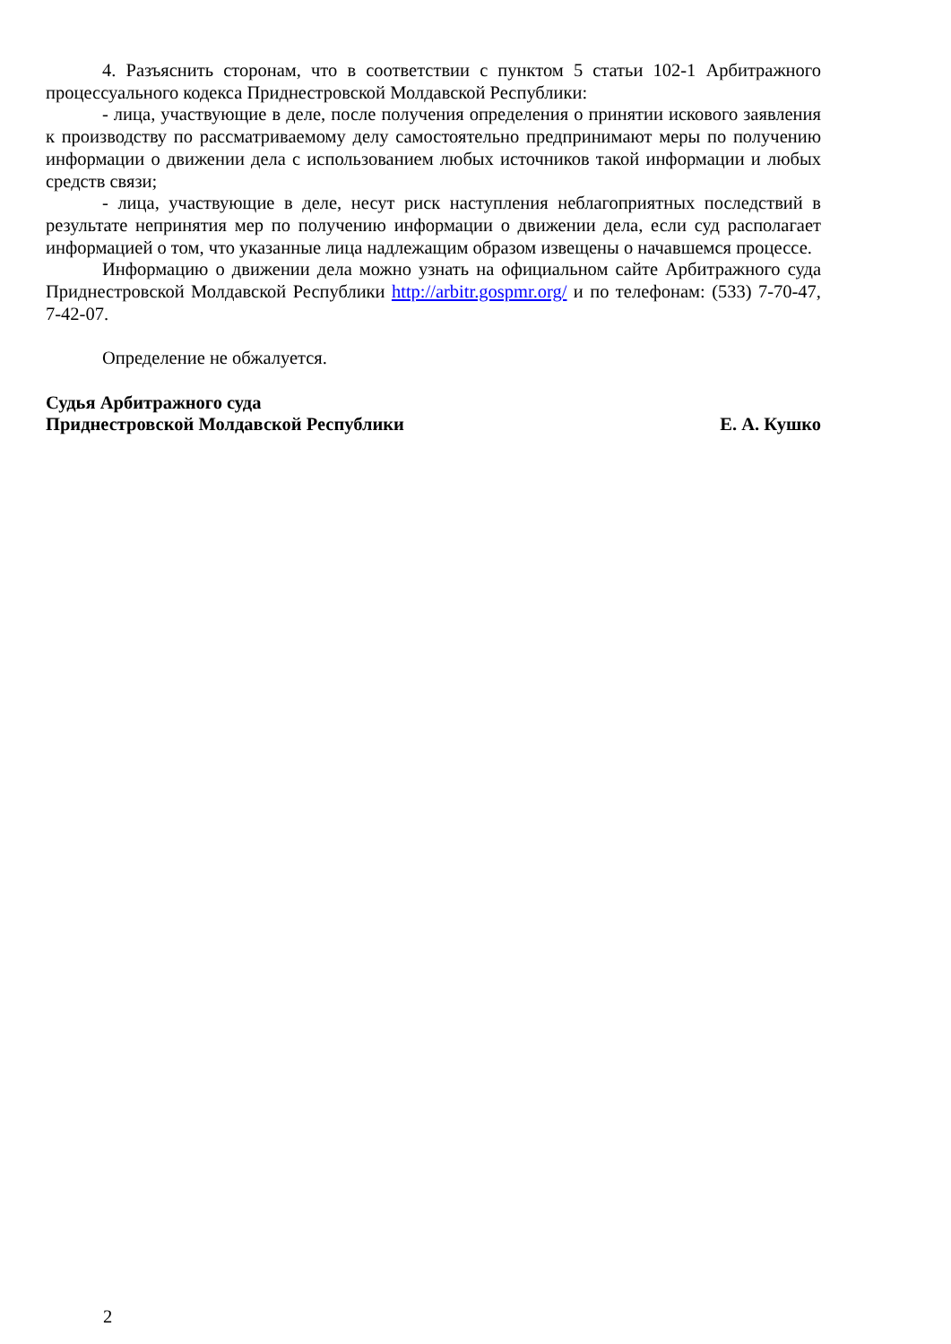4. Разъяснить сторонам, что в соответствии с пунктом 5 статьи 102-1 Арбитражного процессуального кодекса Приднестровской Молдавской Республики:
- лица, участвующие в деле, после получения определения о принятии искового заявления к производству по рассматриваемому делу самостоятельно предпринимают меры по получению информации о движении дела с использованием любых источников такой информации и любых средств связи;
- лица, участвующие в деле, несут риск наступления неблагоприятных последствий в результате непринятия мер по получению информации о движении дела, если суд располагает информацией о том, что указанные лица надлежащим образом извещены о начавшемся процессе.
Информацию о движении дела можно узнать на официальном сайте Арбитражного суда Приднестровской Молдавской Республики http://arbitr.gospmr.org/ и по телефонам: (533) 7-70-47, 7-42-07.
Определение не обжалуется.
Судья Арбитражного суда
Приднестровской Молдавской Республики Е. А. Кушко
2